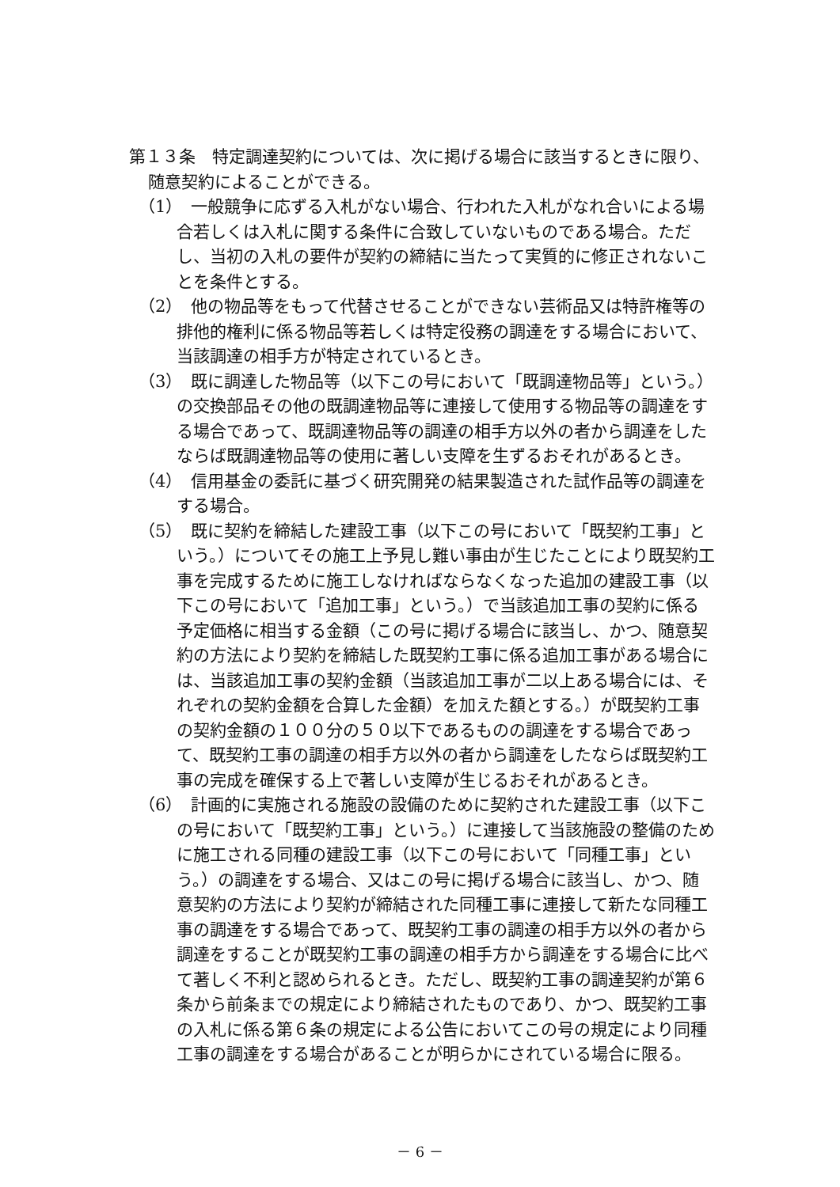第１３条　特定調達契約については、次に掲げる場合に該当するときに限り、随意契約によることができる。
（1）　一般競争に応ずる入札がない場合、行われた入札がなれ合いによる場合若しくは入札に関する条件に合致していないものである場合。ただし、当初の入札の要件が契約の締結に当たって実質的に修正されないことを条件とする。
（2）　他の物品等をもって代替させることができない芸術品又は特許権等の排他的権利に係る物品等若しくは特定役務の調達をする場合において、当該調達の相手方が特定されているとき。
（3）　既に調達した物品等（以下この号において「既調達物品等」という。）の交換部品その他の既調達物品等に連接して使用する物品等の調達をする場合であって、既調達物品等の調達の相手方以外の者から調達をしたならば既調達物品等の使用に著しい支障を生ずるおそれがあるとき。
（4）　信用基金の委託に基づく研究開発の結果製造された試作品等の調達をする場合。
（5）　既に契約を締結した建設工事（以下この号において「既契約工事」という。）についてその施工上予見し難い事由が生じたことにより既契約工事を完成するために施工しなければならなくなった追加の建設工事（以下この号において「追加工事」という。）で当該追加工事の契約に係る予定価格に相当する金額（この号に掲げる場合に該当し、かつ、随意契約の方法により契約を締結した既契約工事に係る追加工事がある場合には、当該追加工事の契約金額（当該追加工事が二以上ある場合には、それぞれの契約金額を合算した金額）を加えた額とする。）が既契約工事の契約金額の１００分の５０以下であるものの調達をする場合であって、既契約工事の調達の相手方以外の者から調達をしたならば既契約工事の完成を確保する上で著しい支障が生じるおそれがあるとき。
（6）　計画的に実施される施設の設備のために契約された建設工事（以下この号において「既契約工事」という。）に連接して当該施設の整備のために施工される同種の建設工事（以下この号において「同種工事」という。）の調達をする場合、又はこの号に掲げる場合に該当し、かつ、随意契約の方法により契約が締結された同種工事に連接して新たな同種工事の調達をする場合であって、既契約工事の調達の相手方以外の者から調達をすることが既契約工事の調達の相手方から調達をする場合に比べて著しく不利と認められるとき。ただし、既契約工事の調達契約が第６条から前条までの規定により締結されたものであり、かつ、既契約工事の入札に係る第６条の規定による公告においてこの号の規定により同種工事の調達をする場合があることが明らかにされている場合に限る。
－ 6 －